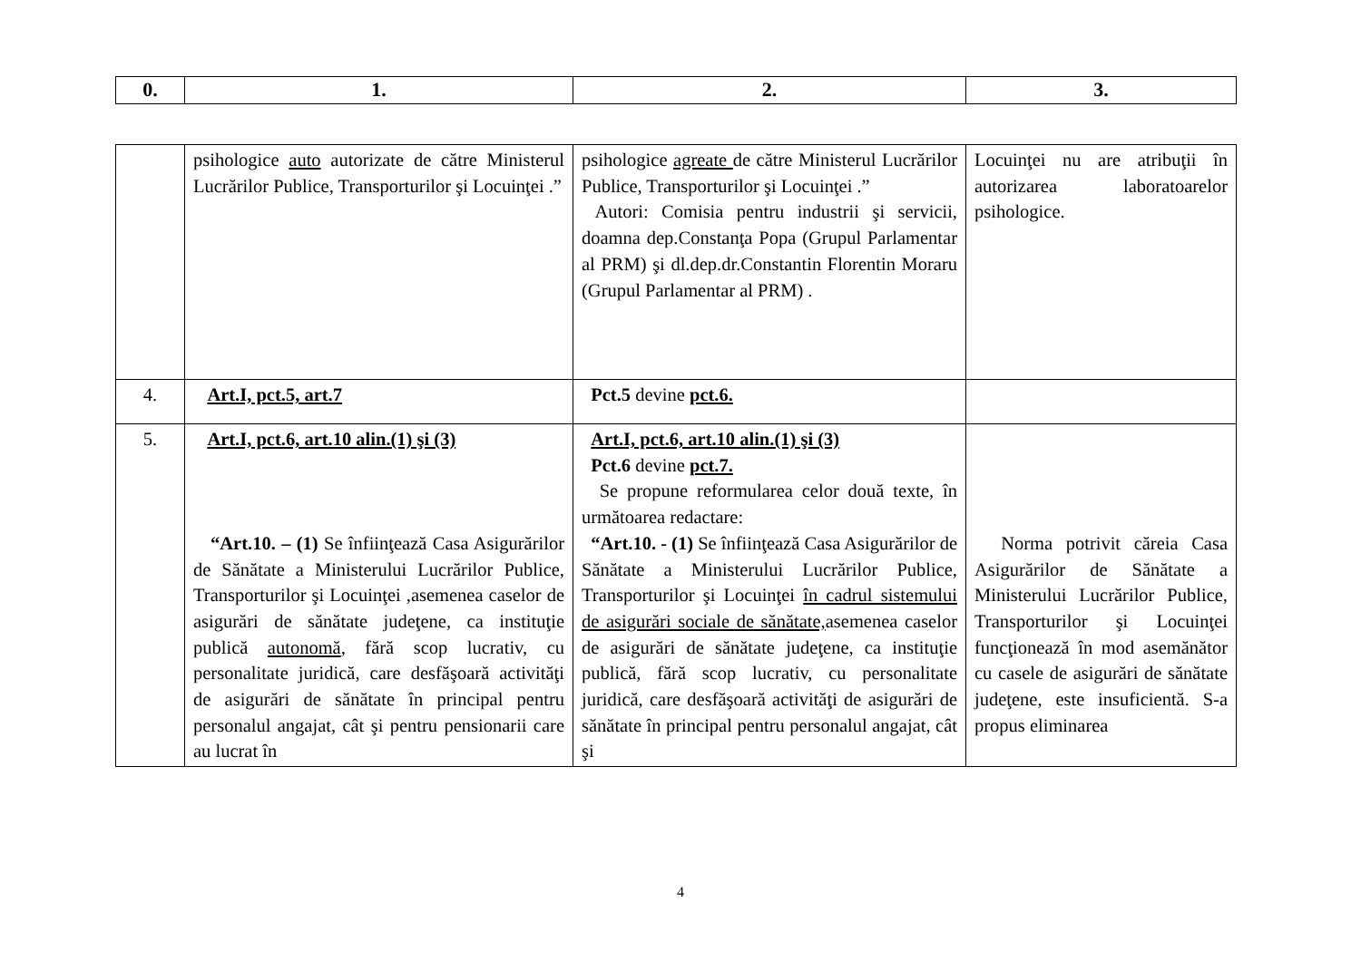| 0. | 1. | 2. | 3. |
| | psihologice auto autorizate de către Ministerul Lucrărilor Publice, Transporturilor şi Locuinţei .” | psihologice agreate de către Ministerul Lucrărilor Publice, Transporturilor şi Locuinţei .” Autori: Comisia pentru industrii şi servicii, doamna dep.Constanţa Popa (Grupul Parlamentar al PRM) şi dl.dep.dr.Constantin Florentin Moraru (Grupul Parlamentar al PRM) . | Locuinţei nu are atribuţii în autorizarea laboratoarelor psihologice. |
| 4. | Art.I, pct.5, art.7 | Pct.5 devine pct.6. | |
| 5. | Art.I, pct.6, art.10 alin.(1) şi (3) “Art.10. – (1) Se înfiinţează Casa Asigurărilor de Sănătate a Ministerului Lucrărilor Publice, Transporturilor şi Locuinţei ,asemenea caselor de asigurări de sănătate judeţene, ca instituţie publică autonomă , fără scop lucrativ, cu personalitate juridică, care desfăşoară activităţi de asigurări de sănătate în principal pentru personalul angajat, cât şi pentru pensionarii care au lucrat în | Art.I, pct.6, art.10 alin.(1) şi (3) Pct.6 devine pct.7. Se propune reformularea celor două texte, în următoarea redactare: “Art.10. - (1) Se înfiinţează Casa Asigurărilor de Sănătate a Ministerului Lucrărilor Publice, Transporturilor şi Locuinţei în cadrul sistemului de asigurări sociale de sănătate, asemenea caselor de asigurări de sănătate judeţene, ca instituţie publică, fără scop lucrativ, cu personalitate juridică, care desfăşoară activităţi de asigurări de sănătate în principal pentru personalul angajat, cât şi | Norma potrivit căreia Casa Asigurărilor de Sănătate a Ministerului Lucrărilor Publice, Transporturilor şi Locuinţei funcţionează în mod asemănător cu casele de asigurări de sănătate judeţene, este insuficientă. S-a propus eliminarea |
4